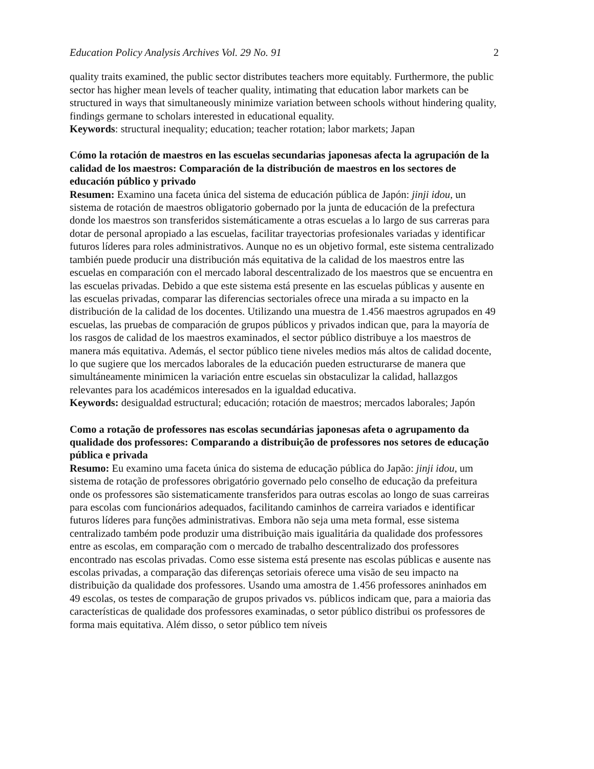Education Policy Analysis Archives Vol. 29 No. 91 2
quality traits examined, the public sector distributes teachers more equitably. Furthermore, the public sector has higher mean levels of teacher quality, intimating that education labor markets can be structured in ways that simultaneously minimize variation between schools without hindering quality, findings germane to scholars interested in educational equality.
Keywords: structural inequality; education; teacher rotation; labor markets; Japan
Cómo la rotación de maestros en las escuelas secundarias japonesas afecta la agrupación de la calidad de los maestros: Comparación de la distribución de maestros en los sectores de educación público y privado
Resumen: Examino una faceta única del sistema de educación pública de Japón: jinji idou, un sistema de rotación de maestros obligatorio gobernado por la junta de educación de la prefectura donde los maestros son transferidos sistemáticamente a otras escuelas a lo largo de sus carreras para dotar de personal apropiado a las escuelas, facilitar trayectorias profesionales variadas y identificar futuros líderes para roles administrativos. Aunque no es un objetivo formal, este sistema centralizado también puede producir una distribución más equitativa de la calidad de los maestros entre las escuelas en comparación con el mercado laboral descentralizado de los maestros que se encuentra en las escuelas privadas. Debido a que este sistema está presente en las escuelas públicas y ausente en las escuelas privadas, comparar las diferencias sectoriales ofrece una mirada a su impacto en la distribución de la calidad de los docentes. Utilizando una muestra de 1.456 maestros agrupados en 49 escuelas, las pruebas de comparación de grupos públicos y privados indican que, para la mayoría de los rasgos de calidad de los maestros examinados, el sector público distribuye a los maestros de manera más equitativa. Además, el sector público tiene niveles medios más altos de calidad docente, lo que sugiere que los mercados laborales de la educación pueden estructurarse de manera que simultáneamente minimicen la variación entre escuelas sin obstaculizar la calidad, hallazgos relevantes para los académicos interesados en la igualdad educativa.
Keywords: desigualdad estructural; educación; rotación de maestros; mercados laborales; Japón
Como a rotação de professores nas escolas secundárias japonesas afeta o agrupamento da qualidade dos professores: Comparando a distribuição de professores nos setores de educação pública e privada
Resumo: Eu examino uma faceta única do sistema de educação pública do Japão: jinji idou, um sistema de rotação de professores obrigatório governado pelo conselho de educação da prefeitura onde os professores são sistematicamente transferidos para outras escolas ao longo de suas carreiras para escolas com funcionários adequados, facilitando caminhos de carreira variados e identificar futuros líderes para funções administrativas. Embora não seja uma meta formal, esse sistema centralizado também pode produzir uma distribuição mais igualitária da qualidade dos professores entre as escolas, em comparação com o mercado de trabalho descentralizado dos professores encontrado nas escolas privadas. Como esse sistema está presente nas escolas públicas e ausente nas escolas privadas, a comparação das diferenças setoriais oferece uma visão de seu impacto na distribuição da qualidade dos professores. Usando uma amostra de 1.456 professores aninhados em 49 escolas, os testes de comparação de grupos privados vs. públicos indicam que, para a maioria das características de qualidade dos professores examinadas, o setor público distribui os professores de forma mais equitativa. Além disso, o setor público tem níveis